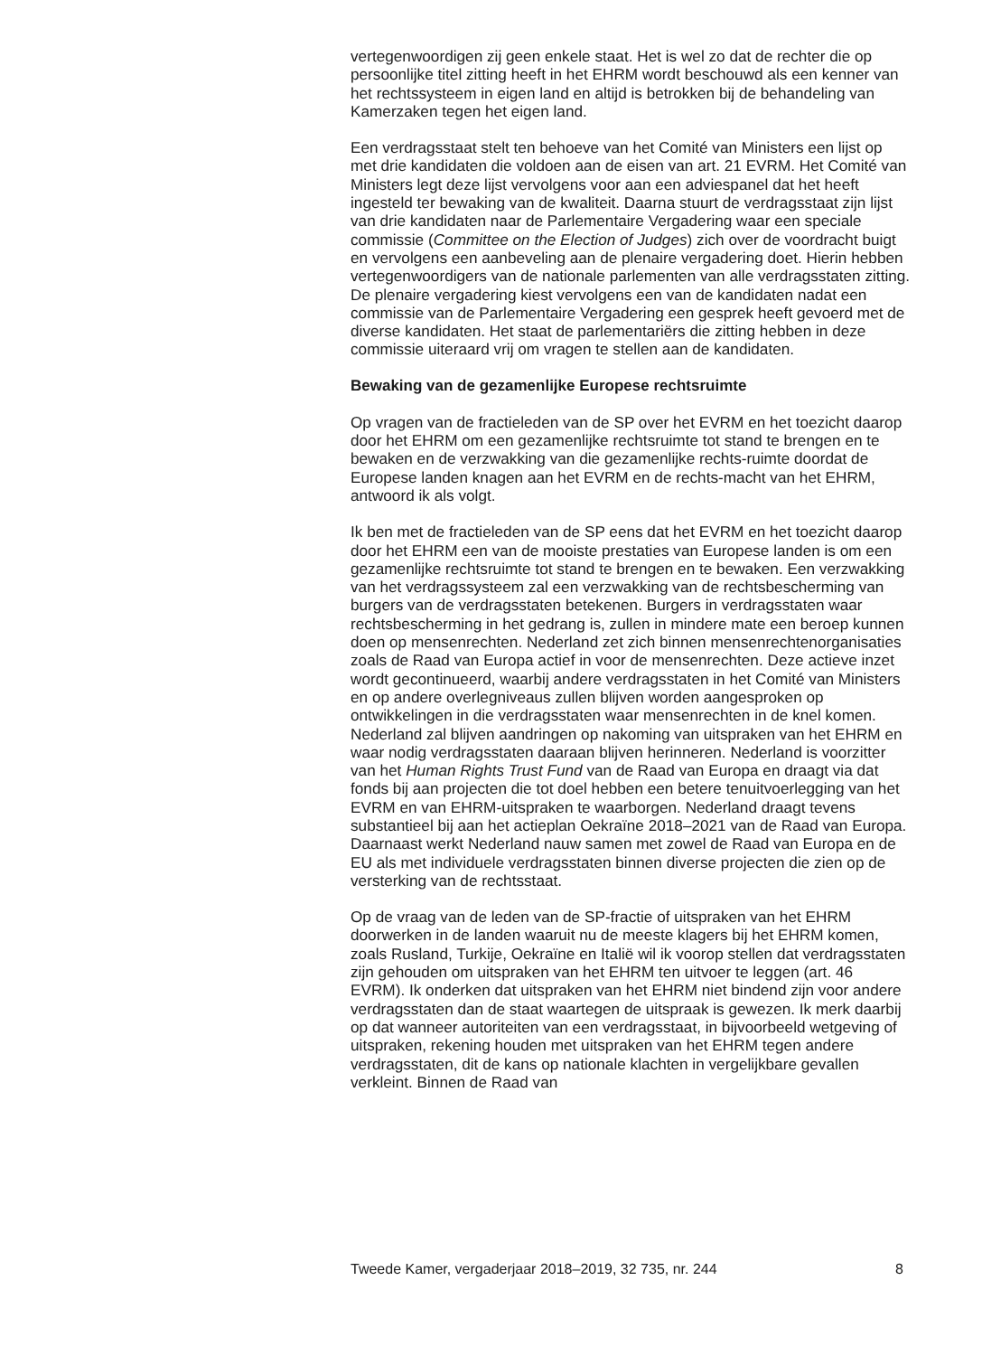vertegenwoordigen zij geen enkele staat. Het is wel zo dat de rechter die op persoonlijke titel zitting heeft in het EHRM wordt beschouwd als een kenner van het rechtssysteem in eigen land en altijd is betrokken bij de behandeling van Kamerzaken tegen het eigen land.
Een verdragsstaat stelt ten behoeve van het Comité van Ministers een lijst op met drie kandidaten die voldoen aan de eisen van art. 21 EVRM. Het Comité van Ministers legt deze lijst vervolgens voor aan een adviespanel dat het heeft ingesteld ter bewaking van de kwaliteit. Daarna stuurt de verdragsstaat zijn lijst van drie kandidaten naar de Parlementaire Vergadering waar een speciale commissie (Committee on the Election of Judges) zich over de voordracht buigt en vervolgens een aanbeveling aan de plenaire vergadering doet. Hierin hebben vertegenwoordigers van de nationale parlementen van alle verdragsstaten zitting. De plenaire vergadering kiest vervolgens een van de kandidaten nadat een commissie van de Parlementaire Vergadering een gesprek heeft gevoerd met de diverse kandidaten. Het staat de parlementariërs die zitting hebben in deze commissie uiteraard vrij om vragen te stellen aan de kandidaten.
Bewaking van de gezamenlijke Europese rechtsruimte
Op vragen van de fractieleden van de SP over het EVRM en het toezicht daarop door het EHRM om een gezamenlijke rechtsruimte tot stand te brengen en te bewaken en de verzwakking van die gezamenlijke rechts-ruimte doordat de Europese landen knagen aan het EVRM en de rechts-macht van het EHRM, antwoord ik als volgt.
Ik ben met de fractieleden van de SP eens dat het EVRM en het toezicht daarop door het EHRM een van de mooiste prestaties van Europese landen is om een gezamenlijke rechtsruimte tot stand te brengen en te bewaken. Een verzwakking van het verdragssysteem zal een verzwakking van de rechtsbescherming van burgers van de verdragsstaten betekenen. Burgers in verdragsstaten waar rechtsbescherming in het gedrang is, zullen in mindere mate een beroep kunnen doen op mensenrechten. Nederland zet zich binnen mensenrechtenorganisaties zoals de Raad van Europa actief in voor de mensenrechten. Deze actieve inzet wordt gecontinueerd, waarbij andere verdragsstaten in het Comité van Ministers en op andere overlegniveaus zullen blijven worden aangesproken op ontwikkelingen in die verdragsstaten waar mensenrechten in de knel komen. Nederland zal blijven aandringen op nakoming van uitspraken van het EHRM en waar nodig verdragsstaten daaraan blijven herinneren. Nederland is voorzitter van het Human Rights Trust Fund van de Raad van Europa en draagt via dat fonds bij aan projecten die tot doel hebben een betere tenuitvoerlegging van het EVRM en van EHRM-uitspraken te waarborgen. Nederland draagt tevens substantieel bij aan het actieplan Oekraïne 2018–2021 van de Raad van Europa. Daarnaast werkt Nederland nauw samen met zowel de Raad van Europa en de EU als met individuele verdragsstaten binnen diverse projecten die zien op de versterking van de rechtsstaat.
Op de vraag van de leden van de SP-fractie of uitspraken van het EHRM doorwerken in de landen waaruit nu de meeste klagers bij het EHRM komen, zoals Rusland, Turkije, Oekraïne en Italië wil ik voorop stellen dat verdragsstaten zijn gehouden om uitspraken van het EHRM ten uitvoer te leggen (art. 46 EVRM). Ik onderken dat uitspraken van het EHRM niet bindend zijn voor andere verdragsstaten dan de staat waartegen de uitspraak is gewezen. Ik merk daarbij op dat wanneer autoriteiten van een verdragsstaat, in bijvoorbeeld wetgeving of uitspraken, rekening houden met uitspraken van het EHRM tegen andere verdragsstaten, dit de kans op nationale klachten in vergelijkbare gevallen verkleint. Binnen de Raad van
Tweede Kamer, vergaderjaar 2018–2019, 32 735, nr. 244 8